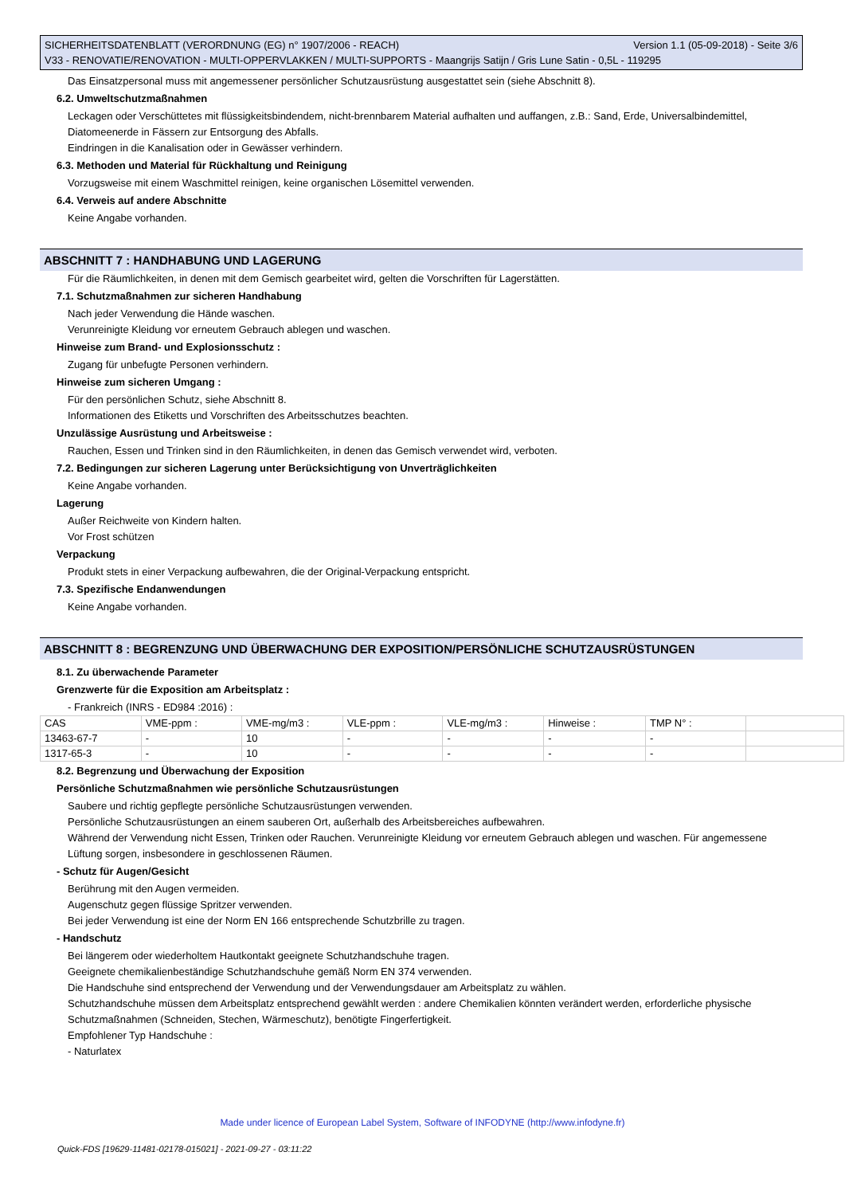SICHERHEITSDATENBLATT (VERORDNUNG (EG) n° 1907/2006 - REACH) Version 1.1 (05-09-2018) - Seite 3/6
V33 - RENOVATIE/RENOVATION - MULTI-OPPERVLAKKEN / MULTI-SUPPORTS - Maangrijs Satijn / Gris Lune Satin - 0,5L - 119295
Das Einsatzpersonal muss mit angemessener persönlicher Schutzausrüstung ausgestattet sein (siehe Abschnitt 8).
6.2. Umweltschutzmaßnahmen
Leckagen oder Verschüttetes mit flüssigkeitsbindendem, nicht-brennbarem Material aufhalten und auffangen, z.B.: Sand, Erde, Universalbindemittel, Diatomeenerde in Fässern zur Entsorgung des Abfalls.
Eindringen in die Kanalisation oder in Gewässer verhindern.
6.3. Methoden und Material für Rückhaltung und Reinigung
Vorzugsweise mit einem Waschmittel reinigen, keine organischen Lösemittel verwenden.
6.4. Verweis auf andere Abschnitte
Keine Angabe vorhanden.
ABSCHNITT 7 : HANDHABUNG UND LAGERUNG
Für die Räumlichkeiten, in denen mit dem Gemisch gearbeitet wird, gelten die Vorschriften für Lagerstätten.
7.1. Schutzmaßnahmen zur sicheren Handhabung
Nach jeder Verwendung die Hände waschen.
Verunreinigte Kleidung vor erneutem Gebrauch ablegen und waschen.
Hinweise zum Brand- und Explosionsschutz :
Zugang für unbefugte Personen verhindern.
Hinweise zum sicheren Umgang :
Für den persönlichen Schutz, siehe Abschnitt 8.
Informationen des Etiketts und Vorschriften des Arbeitsschutzes beachten.
Unzulässige Ausrüstung und Arbeitsweise :
Rauchen, Essen und Trinken sind in den Räumlichkeiten, in denen das Gemisch verwendet wird, verboten.
7.2. Bedingungen zur sicheren Lagerung unter Berücksichtigung von Unverträglichkeiten
Keine Angabe vorhanden.
Lagerung
Außer Reichweite von Kindern halten.
Vor Frost schützen
Verpackung
Produkt stets in einer Verpackung aufbewahren, die der Original-Verpackung entspricht.
7.3. Spezifische Endanwendungen
Keine Angabe vorhanden.
ABSCHNITT 8 : BEGRENZUNG UND ÜBERWACHUNG DER EXPOSITION/PERSÖNLICHE SCHUTZAUSRÜSTUNGEN
8.1. Zu überwachende Parameter
Grenzwerte für die Exposition am Arbeitsplatz :
- Frankreich (INRS - ED984 :2016) :
| CAS | VME-ppm : | VME-mg/m3 : | VLE-ppm : | VLE-mg/m3 : | Hinweise : | TMP N° : | |
| 13463-67-7 | - | 10 | - | - | - | - | |
| 1317-65-3 | - | 10 | - | - | - | - | |
8.2. Begrenzung und Überwachung der Exposition
Persönliche Schutzmaßnahmen wie persönliche Schutzausrüstungen
Saubere und richtig gepflegte persönliche Schutzausrüstungen verwenden.
Persönliche Schutzausrüstungen an einem sauberen Ort, außerhalb des Arbeitsbereiches aufbewahren.
Während der Verwendung nicht Essen, Trinken oder Rauchen. Verunreinigte Kleidung vor erneutem Gebrauch ablegen und waschen. Für angemessene Lüftung sorgen, insbesondere in geschlossenen Räumen.
- Schutz für Augen/Gesicht
Berührung mit den Augen vermeiden.
Augenschutz gegen flüssige Spritzer verwenden.
Bei jeder Verwendung ist eine der Norm EN 166 entsprechende Schutzbrille zu tragen.
- Handschutz
Bei längerem oder wiederholtem Hautkontakt geeignete Schutzhandschuhe tragen.
Geeignete chemikalienbeständige Schutzhandschuhe gemäß Norm EN 374 verwenden.
Die Handschuhe sind entsprechend der Verwendung und der Verwendungsdauer am Arbeitsplatz zu wählen.
Schutzhandschuhe müssen dem Arbeitsplatz entsprechend gewählt werden : andere Chemikalien könnten verändert werden, erforderliche physische Schutzmaßnahmen (Schneiden, Stechen, Wärmeschutz), benötigte Fingerfertigkeit.
Empfohlener Typ Handschuhe :
- Naturlatex
Made under licence of European Label System, Software of INFODYNE (http://www.infodyne.fr)
Quick-FDS [19629-11481-02178-015021] - 2021-09-27 - 03:11:22